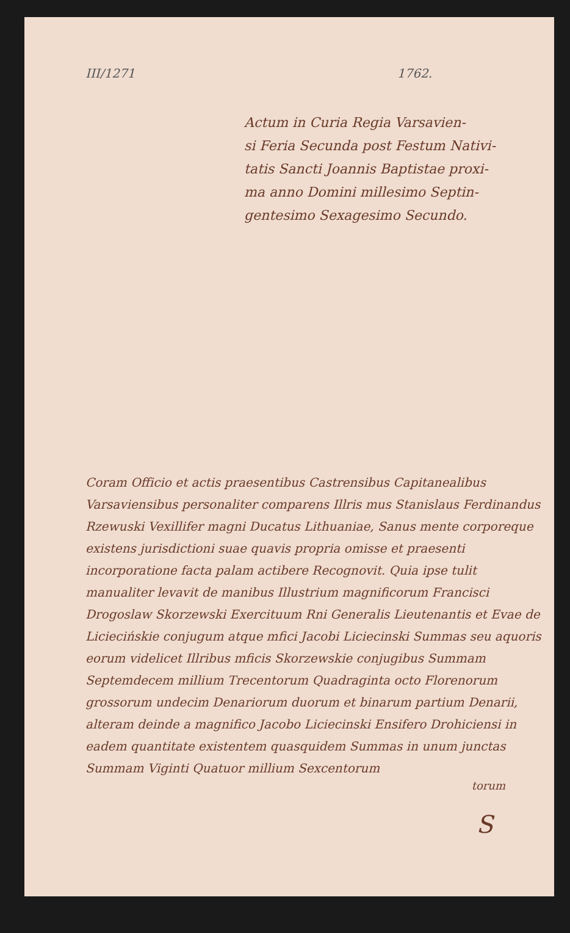III/1271 1762.
Actum in Curia Regia Varsavien-
si Feria Secunda post Festum Nativi-
tatis Sancti Joannis Baptistae proxi-
ma anno Domini millesimo Septin-
gentesimo Sexagesimo Secundo.
Coram Officio et actis praesentibus Castrensibus Capitanealibus Varsaviensibus personaliter comparens Illris mus Stanislaus Ferdinandus Rzewuski Vexillifer magni Ducatus Lithuaniae, Sanus mente corporeque existens jurisdictioni suae quavis propria omisse et praesenti incorporatione facta palam actibere Recognovit. Quia ipse tulit manualiter levavit de manibus Illustrium magnificorum Francisci Drogoslaw Skorzewski Exercituum Rni Generalis Lieutenantis et Evae de Liciecińskie conjugum atque mfici Jacobi Liciecinski Summas seu aquoris eorum videlicet Illribus mficis Skorzewskie conjugibus Summam Septemdecem millium Trecentorum Quadraginta octo Florenorum grossorum undecim Denariorum duorum et binarum partium Denarii, alteram deinde a magnifico Jacobo Liciecinski Ensifero Drohiciensi in eadem quantitate existentem quasquidem Summas in unum junctas Summam Viginti Quatuor millium Sexcentorum
torum
S